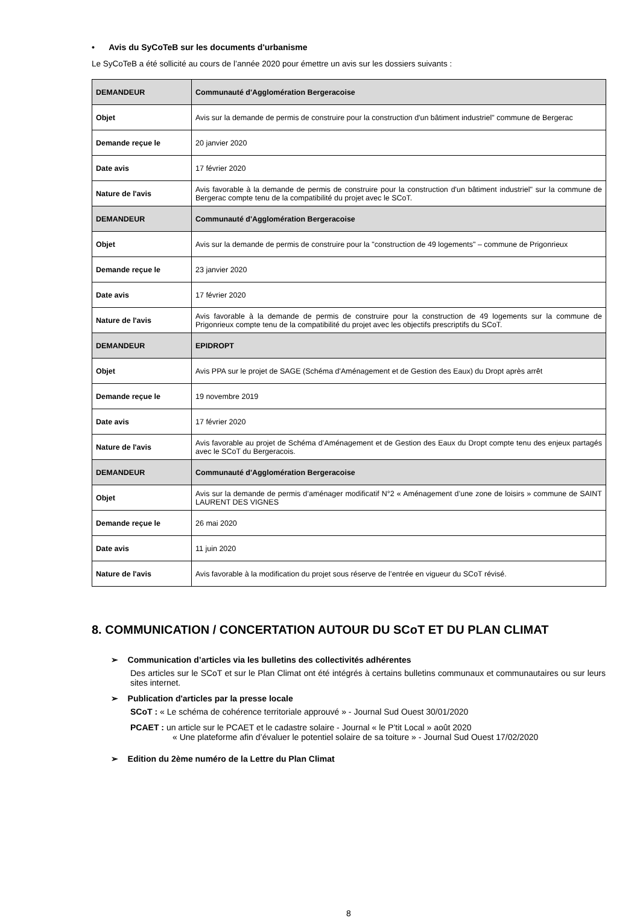• Avis du SyCoTeB sur les documents d'urbanisme
Le SyCoTeB a été sollicité au cours de l’année 2020 pour émettre un avis sur les dossiers suivants :
| DEMANDEUR | Communauté d'Agglomération Bergeracoise |
| --- | --- |
| Objet | Avis sur la demande de permis de construire pour la construction d'un bâtiment industriel" commune de Bergerac |
| Demande reçue le | 20 janvier 2020 |
| Date avis | 17 février 2020 |
| Nature de l'avis | Avis favorable à la demande de permis de construire pour la construction d'un bâtiment industriel" sur la commune de Bergerac compte tenu de la compatibilité du projet avec le SCoT. |
| DEMANDEUR | Communauté d'Agglomération Bergeracoise |
| Objet | Avis sur la demande de permis de construire pour la "construction de 49 logements" – commune de Prigonrieux |
| Demande reçue le | 23 janvier 2020 |
| Date avis | 17 février 2020 |
| Nature de l'avis | Avis favorable à la demande de permis de construire pour la construction de 49 logements sur la commune de Prigonrieux compte tenu de la compatibilité du projet avec les objectifs prescriptifs du SCoT. |
| DEMANDEUR | EPIDROPT |
| Objet | Avis PPA sur le projet de SAGE (Schéma d'Aménagement et de Gestion des Eaux) du Dropt après arrêt |
| Demande reçue le | 19 novembre 2019 |
| Date avis | 17 février 2020 |
| Nature de l'avis | Avis favorable au projet de Schéma d’Aménagement et de Gestion des Eaux du Dropt compte tenu des enjeux partagés avec le SCoT du Bergeracois. |
| DEMANDEUR | Communauté d'Agglomération Bergeracoise |
| Objet | Avis sur la demande de permis d’aménager modificatif N°2 « Aménagement d’une zone de loisirs » commune de SAINT LAURENT DES VIGNES |
| Demande reçue le | 26 mai 2020 |
| Date avis | 11 juin 2020 |
| Nature de l'avis | Avis favorable à la modification du projet sous réserve de l’entrée en vigueur du SCoT révisé. |
8. COMMUNICATION / CONCERTATION AUTOUR DU SCoT ET DU PLAN CLIMAT
➢ Communication d’articles via les bulletins des collectivités adhérentes
Des articles sur le SCoT et sur le Plan Climat ont été intégrés à certains bulletins communaux et communautaires ou sur leurs sites internet.
➢ Publication d'articles par la presse locale
SCoT : « Le schéma de cohérence territoriale approuvé » - Journal Sud Ouest 30/01/2020
PCAET : un article sur le PCAET et le cadastre solaire - Journal « le P’tit Local » août 2020
« Une plateforme afin d’évaluer le potentiel solaire de sa toiture » - Journal Sud Ouest 17/02/2020
➢ Edition du 2ème numéro de la Lettre du Plan Climat
8